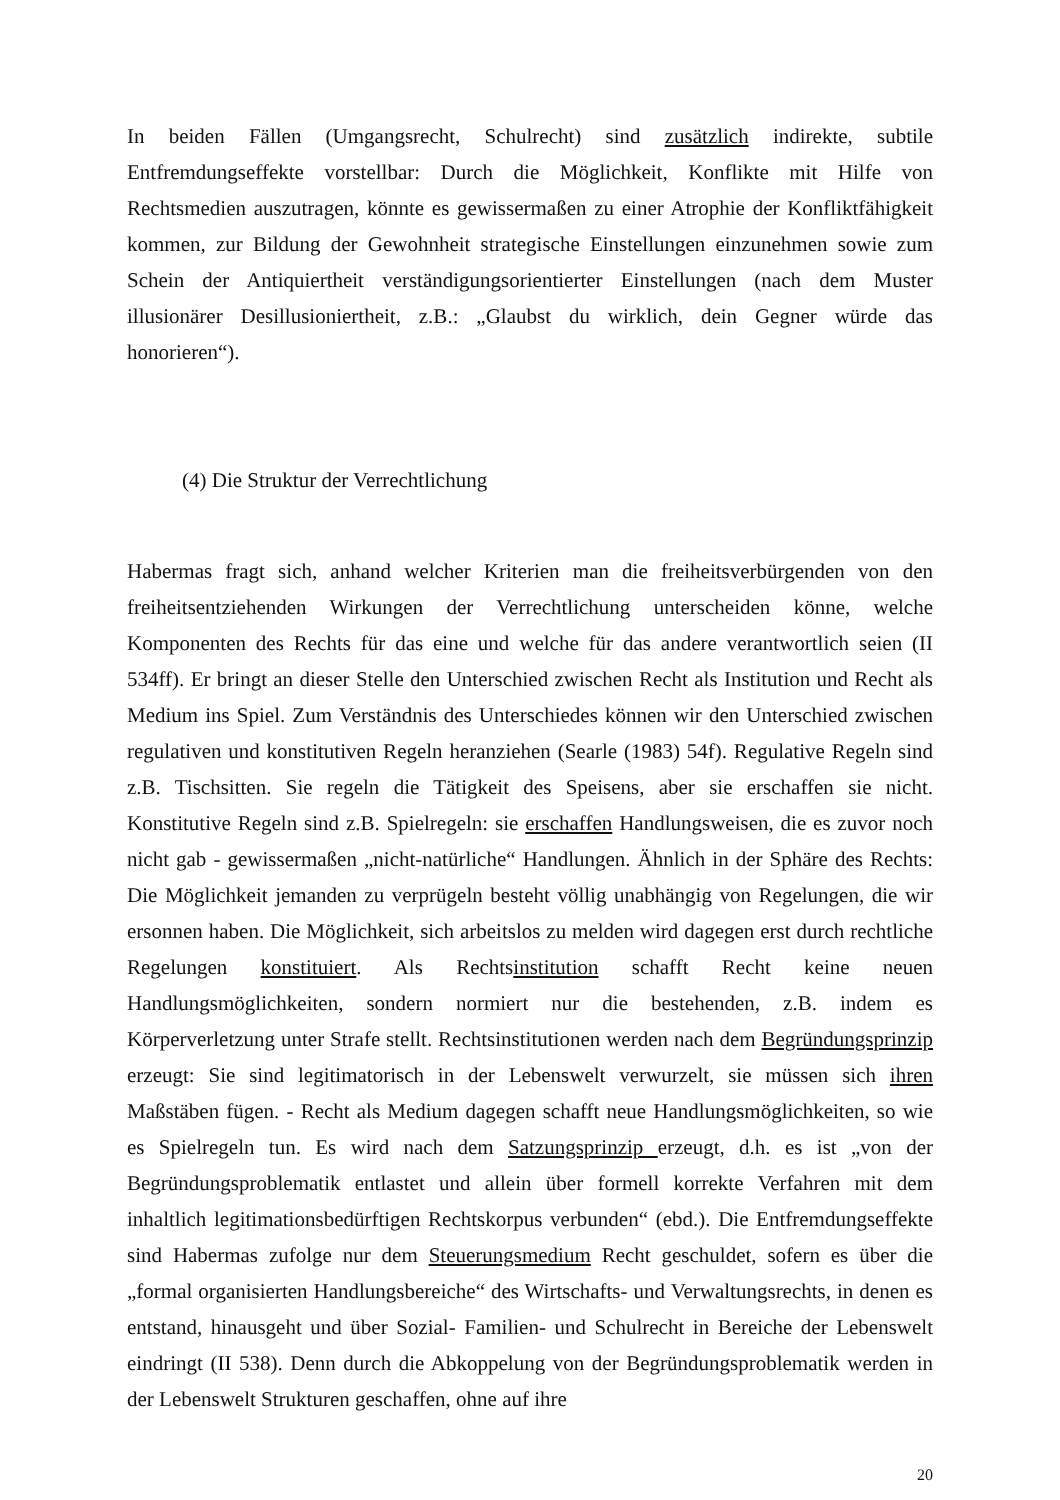In beiden Fällen (Umgangsrecht, Schulrecht) sind zusätzlich indirekte, subtile Entfremdungseffekte vorstellbar: Durch die Möglichkeit, Konflikte mit Hilfe von Rechtsmedien auszutragen, könnte es gewissermaßen zu einer Atrophie der Konfliktfähigkeit kommen, zur Bildung der Gewohnheit strategische Einstellungen einzunehmen sowie zum Schein der Antiquiertheit verständigungsorientierter Einstellungen (nach dem Muster illusionärer Desillusioniertheit, z.B.: „Glaubst du wirklich, dein Gegner würde das honorieren“).
(4) Die Struktur der Verrechtlichung
Habermas fragt sich, anhand welcher Kriterien man die freiheitsverbürgenden von den freiheitsentziehenden Wirkungen der Verrechtlichung unterscheiden könne, welche Komponenten des Rechts für das eine und welche für das andere verantwortlich seien (II 534ff). Er bringt an dieser Stelle den Unterschied zwischen Recht als Institution und Recht als Medium ins Spiel. Zum Verständnis des Unterschiedes können wir den Unterschied zwischen regulativen und konstitutiven Regeln heranziehen (Searle (1983) 54f). Regulative Regeln sind z.B. Tischsitten. Sie regeln die Tätigkeit des Speisens, aber sie erschaffen sie nicht. Konstitutive Regeln sind z.B. Spielregeln: sie erschaffen Handlungsweisen, die es zuvor noch nicht gab - gewissermaßen „nicht-natürliche“ Handlungen. Ähnlich in der Sphäre des Rechts: Die Möglichkeit jemanden zu verprügeln besteht völlig unabhängig von Regelungen, die wir ersonnen haben. Die Möglichkeit, sich arbeitslos zu melden wird dagegen erst durch rechtliche Regelungen konstituiert. Als Rechtsinstitution schafft Recht keine neuen Handlungsmöglichkeiten, sondern normiert nur die bestehenden, z.B. indem es Körperverletzung unter Strafe stellt. Rechtsinstitutionen werden nach dem Begründungsprinzip erzeugt: Sie sind legitimatorisch in der Lebenswelt verwurzelt, sie müssen sich ihren Maßstäben fügen. - Recht als Medium dagegen schafft neue Handlungsmöglichkeiten, so wie es Spielregeln tun. Es wird nach dem Satzungsprinzip erzeugt, d.h. es ist „von der Begründungsproblematik entlastet und allein über formell korrekte Verfahren mit dem inhaltlich legitimationsbedürftigen Rechtskorpus verbunden“ (ebd.). Die Entfremdungseffekte sind Habermas zufolge nur dem Steuerungsmedium Recht geschuldet, sofern es über die „formal organisierten Handlungsbereiche“ des Wirtschafts- und Verwaltungsrechts, in denen es entstand, hinausgeht und über Sozial- Familien- und Schulrecht in Bereiche der Lebenswelt eindringt (II 538). Denn durch die Abkoppelung von der Begründungsproblematik werden in der Lebenswelt Strukturen geschaffen, ohne auf ihre
20